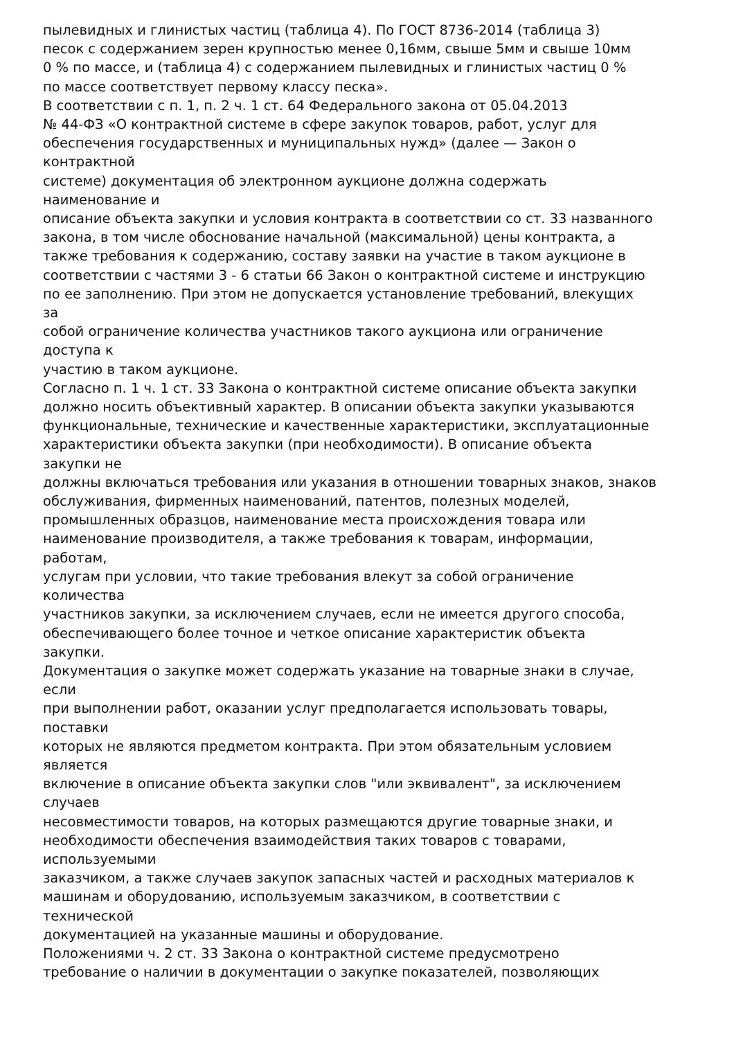пылевидных и глинистых частиц (таблица 4). По ГОСТ 8736-2014 (таблица 3)
песок с содержанием зерен крупностью менее 0,16мм, свыше 5мм и свыше 10мм
0 % по массе, и (таблица 4) с содержанием пылевидных и глинистых частиц 0 %
по массе соответствует первому классу песка».
В соответствии с п. 1, п. 2 ч. 1 ст. 64 Федерального закона от 05.04.2013
№ 44-ФЗ «О контрактной системе в сфере закупок товаров, работ, услуг для
обеспечения государственных и муниципальных нужд» (далее — Закон о
контрактной
системе) документация об электронном аукционе должна содержать
наименование и
описание объекта закупки и условия контракта в соответствии со ст. 33 названного
закона, в том числе обоснование начальной (максимальной) цены контракта, а
также требования к содержанию, составу заявки на участие в таком аукционе в
соответствии с частями 3 - 6 статьи 66 Закон о контрактной системе и инструкцию
по ее заполнению. При этом не допускается установление требований, влекущих
за
собой ограничение количества участников такого аукциона или ограничение
доступа к
участию в таком аукционе.
Согласно п. 1 ч. 1 ст. 33 Закона о контрактной системе описание объекта закупки
должно носить объективный характер. В описании объекта закупки указываются
функциональные, технические и качественные характеристики, эксплуатационные
характеристики объекта закупки (при необходимости). В описание объекта
закупки не
должны включаться требования или указания в отношении товарных знаков, знаков
обслуживания, фирменных наименований, патентов, полезных моделей,
промышленных образцов, наименование места происхождения товара или
наименование производителя, а также требования к товарам, информации,
работам,
услугам при условии, что такие требования влекут за собой ограничение
количества
участников закупки, за исключением случаев, если не имеется другого способа,
обеспечивающего более точное и четкое описание характеристик объекта
закупки.
Документация о закупке может содержать указание на товарные знаки в случае,
если
при выполнении работ, оказании услуг предполагается использовать товары,
поставки
которых не являются предметом контракта. При этом обязательным условием
является
включение в описание объекта закупки слов "или эквивалент", за исключением
случаев
несовместимости товаров, на которых размещаются другие товарные знаки, и
необходимости обеспечения взаимодействия таких товаров с товарами,
используемыми
заказчиком, а также случаев закупок запасных частей и расходных материалов к
машинам и оборудованию, используемым заказчиком, в соответствии с
технической
документацией на указанные машины и оборудование.
Положениями ч. 2 ст. 33 Закона о контрактной системе предусмотрено
требование о наличии в документации о закупке показателей, позволяющих